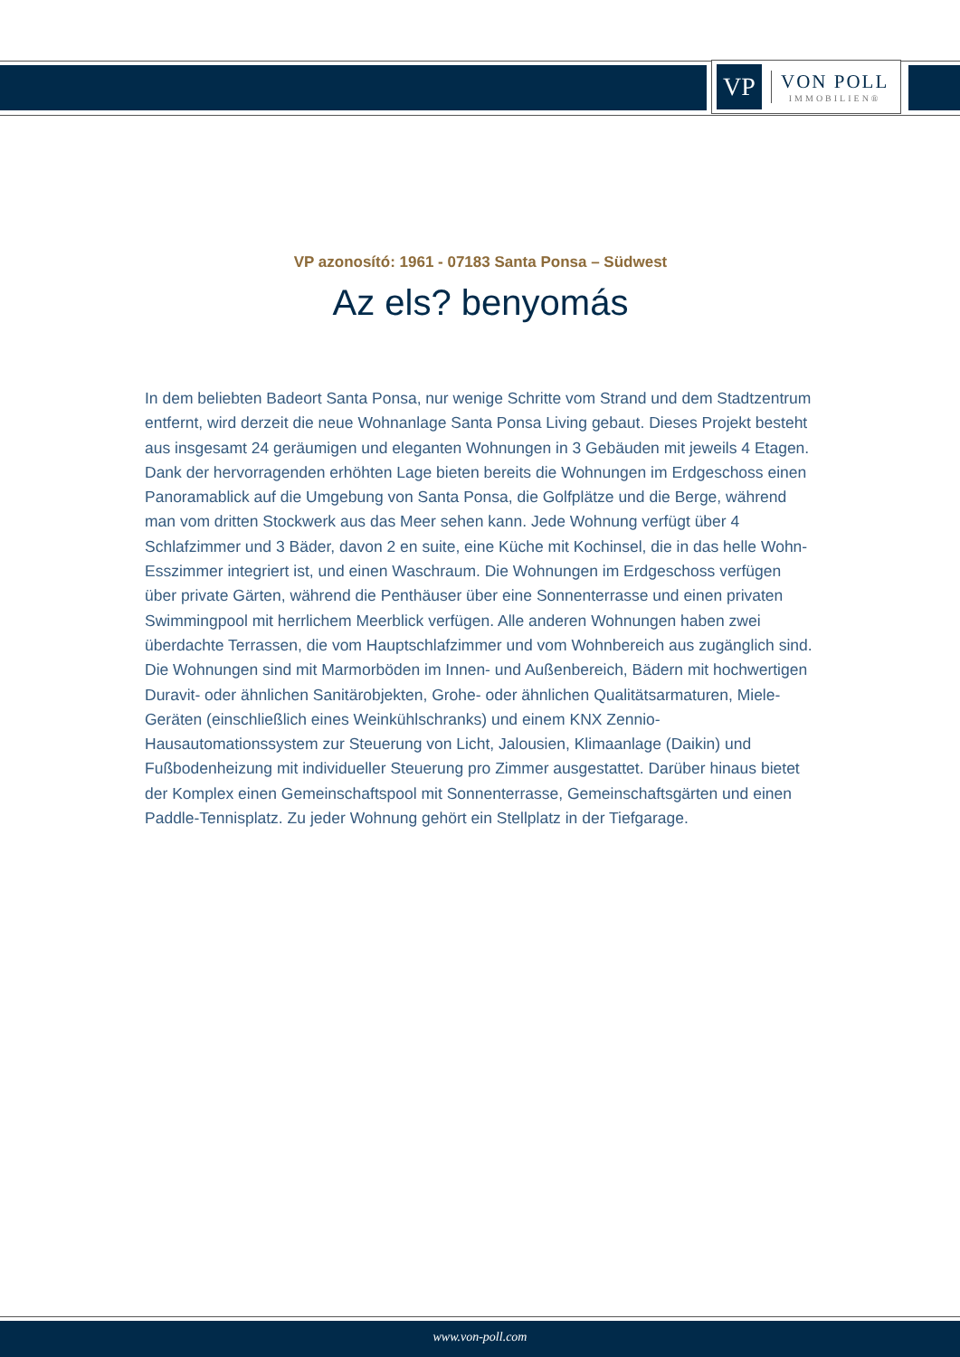VP
VON POLL
IMMOBILIEN®
VP azonosító: 1961 - 07183 Santa Ponsa – Südwest
Az els? benyomás
In dem beliebten Badeort Santa Ponsa, nur wenige Schritte vom Strand und dem Stadtzentrum entfernt, wird derzeit die neue Wohnanlage Santa Ponsa Living gebaut. Dieses Projekt besteht aus insgesamt 24 geräumigen und eleganten Wohnungen in 3 Gebäuden mit jeweils 4 Etagen. Dank der hervorragenden erhöhten Lage bieten bereits die Wohnungen im Erdgeschoss einen Panoramablick auf die Umgebung von Santa Ponsa, die Golfplätze und die Berge, während man vom dritten Stockwerk aus das Meer sehen kann. Jede Wohnung verfügt über 4 Schlafzimmer und 3 Bäder, davon 2 en suite, eine Küche mit Kochinsel, die in das helle Wohn-Esszimmer integriert ist, und einen Waschraum. Die Wohnungen im Erdgeschoss verfügen über private Gärten, während die Penthäuser über eine Sonnenterrasse und einen privaten Swimmingpool mit herrlichem Meerblick verfügen. Alle anderen Wohnungen haben zwei überdachte Terrassen, die vom Hauptschlafzimmer und vom Wohnbereich aus zugänglich sind. Die Wohnungen sind mit Marmorböden im Innen- und Außenbereich, Bädern mit hochwertigen Duravit- oder ähnlichen Sanitärobjekten, Grohe- oder ähnlichen Qualitätsarmaturen, Miele-Geräten (einschließlich eines Weinkühlschranks) und einem KNX Zennio-Hausautomationssystem zur Steuerung von Licht, Jalousien, Klimaanlage (Daikin) und Fußbodenheizung mit individueller Steuerung pro Zimmer ausgestattet. Darüber hinaus bietet der Komplex einen Gemeinschaftspool mit Sonnenterrasse, Gemeinschaftsgärten und einen Paddle-Tennisplatz. Zu jeder Wohnung gehört ein Stellplatz in der Tiefgarage.
www.von-poll.com